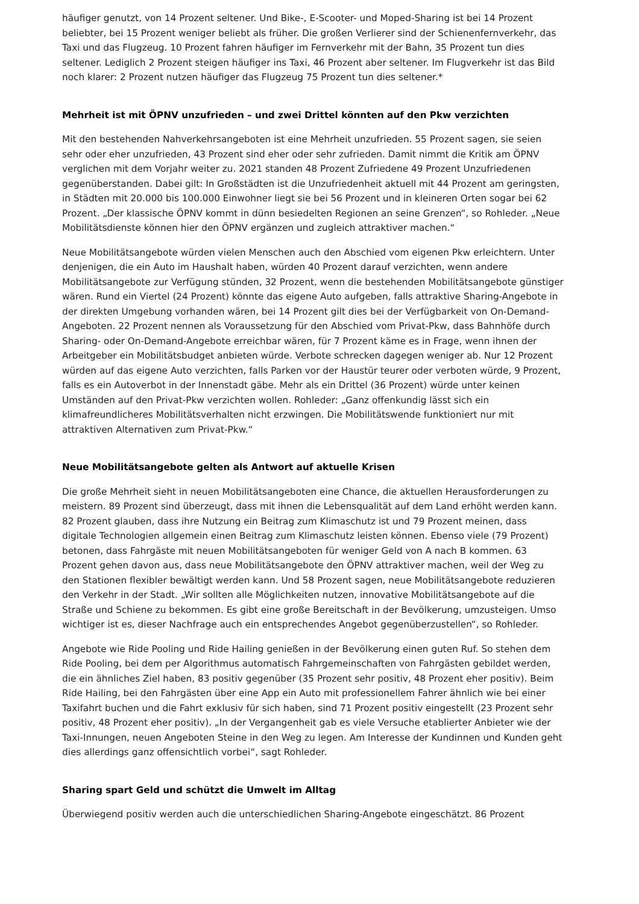häufiger genutzt, von 14 Prozent seltener. Und Bike-, E-Scooter- und Moped-Sharing ist bei 14 Prozent beliebter, bei 15 Prozent weniger beliebt als früher. Die großen Verlierer sind der Schienenfernverkehr, das Taxi und das Flugzeug. 10 Prozent fahren häufiger im Fernverkehr mit der Bahn, 35 Prozent tun dies seltener. Lediglich 2 Prozent steigen häufiger ins Taxi, 46 Prozent aber seltener. Im Flugverkehr ist das Bild noch klarer: 2 Prozent nutzen häufiger das Flugzeug 75 Prozent tun dies seltener.*
Mehrheit ist mit ÖPNV unzufrieden – und zwei Drittel könnten auf den Pkw verzichten
Mit den bestehenden Nahverkehrsangeboten ist eine Mehrheit unzufrieden. 55 Prozent sagen, sie seien sehr oder eher unzufrieden, 43 Prozent sind eher oder sehr zufrieden. Damit nimmt die Kritik am ÖPNV verglichen mit dem Vorjahr weiter zu. 2021 standen 48 Prozent Zufriedene 49 Prozent Unzufriedenen gegenüberstanden. Dabei gilt: In Großstädten ist die Unzufriedenheit aktuell mit 44 Prozent am geringsten, in Städten mit 20.000 bis 100.000 Einwohner liegt sie bei 56 Prozent und in kleineren Orten sogar bei 62 Prozent. „Der klassische ÖPNV kommt in dünn besiedelten Regionen an seine Grenzen“, so Rohleder. „Neue Mobilitätsdienste können hier den ÖPNV ergänzen und zugleich attraktiver machen.“
Neue Mobilitätsangebote würden vielen Menschen auch den Abschied vom eigenen Pkw erleichtern. Unter denjenigen, die ein Auto im Haushalt haben, würden 40 Prozent darauf verzichten, wenn andere Mobilitätsangebote zur Verfügung stünden, 32 Prozent, wenn die bestehenden Mobilitätsangebote günstiger wären. Rund ein Viertel (24 Prozent) könnte das eigene Auto aufgeben, falls attraktive Sharing-Angebote in der direkten Umgebung vorhanden wären, bei 14 Prozent gilt dies bei der Verfügbarkeit von On-Demand-Angeboten. 22 Prozent nennen als Voraussetzung für den Abschied vom Privat-Pkw, dass Bahnhöfe durch Sharing- oder On-Demand-Angebote erreichbar wären, für 7 Prozent käme es in Frage, wenn ihnen der Arbeitgeber ein Mobilitätsbudget anbieten würde. Verbote schrecken dagegen weniger ab. Nur 12 Prozent würden auf das eigene Auto verzichten, falls Parken vor der Haustür teurer oder verboten würde, 9 Prozent, falls es ein Autoverbot in der Innenstadt gäbe. Mehr als ein Drittel (36 Prozent) würde unter keinen Umständen auf den Privat-Pkw verzichten wollen. Rohleder: „Ganz offenkundig lässt sich ein klimafreundlicheres Mobilitätsverhalten nicht erzwingen. Die Mobilitätswende funktioniert nur mit attraktiven Alternativen zum Privat-Pkw.“
Neue Mobilitätsangebote gelten als Antwort auf aktuelle Krisen
Die große Mehrheit sieht in neuen Mobilitätsangeboten eine Chance, die aktuellen Herausforderungen zu meistern. 89 Prozent sind überzeugt, dass mit ihnen die Lebensqualität auf dem Land erhöht werden kann. 82 Prozent glauben, dass ihre Nutzung ein Beitrag zum Klimaschutz ist und 79 Prozent meinen, dass digitale Technologien allgemein einen Beitrag zum Klimaschutz leisten können. Ebenso viele (79 Prozent) betonen, dass Fahrgäste mit neuen Mobilitätsangeboten für weniger Geld von A nach B kommen. 63 Prozent gehen davon aus, dass neue Mobilitätsangebote den ÖPNV attraktiver machen, weil der Weg zu den Stationen flexibler bewältigt werden kann. Und 58 Prozent sagen, neue Mobilitätsangebote reduzieren den Verkehr in der Stadt. „Wir sollten alle Möglichkeiten nutzen, innovative Mobilitätsangebote auf die Straße und Schiene zu bekommen. Es gibt eine große Bereitschaft in der Bevölkerung, umzusteigen. Umso wichtiger ist es, dieser Nachfrage auch ein entsprechendes Angebot gegenüberzustellen“, so Rohleder.
Angebote wie Ride Pooling und Ride Hailing genießen in der Bevölkerung einen guten Ruf. So stehen dem Ride Pooling, bei dem per Algorithmus automatisch Fahrgemeinschaften von Fahrgästen gebildet werden, die ein ähnliches Ziel haben, 83 positiv gegenüber (35 Prozent sehr positiv, 48 Prozent eher positiv). Beim Ride Hailing, bei den Fahrgästen über eine App ein Auto mit professionellem Fahrer ähnlich wie bei einer Taxifahrt buchen und die Fahrt exklusiv für sich haben, sind 71 Prozent positiv eingestellt (23 Prozent sehr positiv, 48 Prozent eher positiv). „In der Vergangenheit gab es viele Versuche etablierter Anbieter wie der Taxi-Innungen, neuen Angeboten Steine in den Weg zu legen. Am Interesse der Kundinnen und Kunden geht dies allerdings ganz offensichtlich vorbei“, sagt Rohleder.
Sharing spart Geld und schützt die Umwelt im Alltag
Überwiegend positiv werden auch die unterschiedlichen Sharing-Angebote eingeschätzt. 86 Prozent